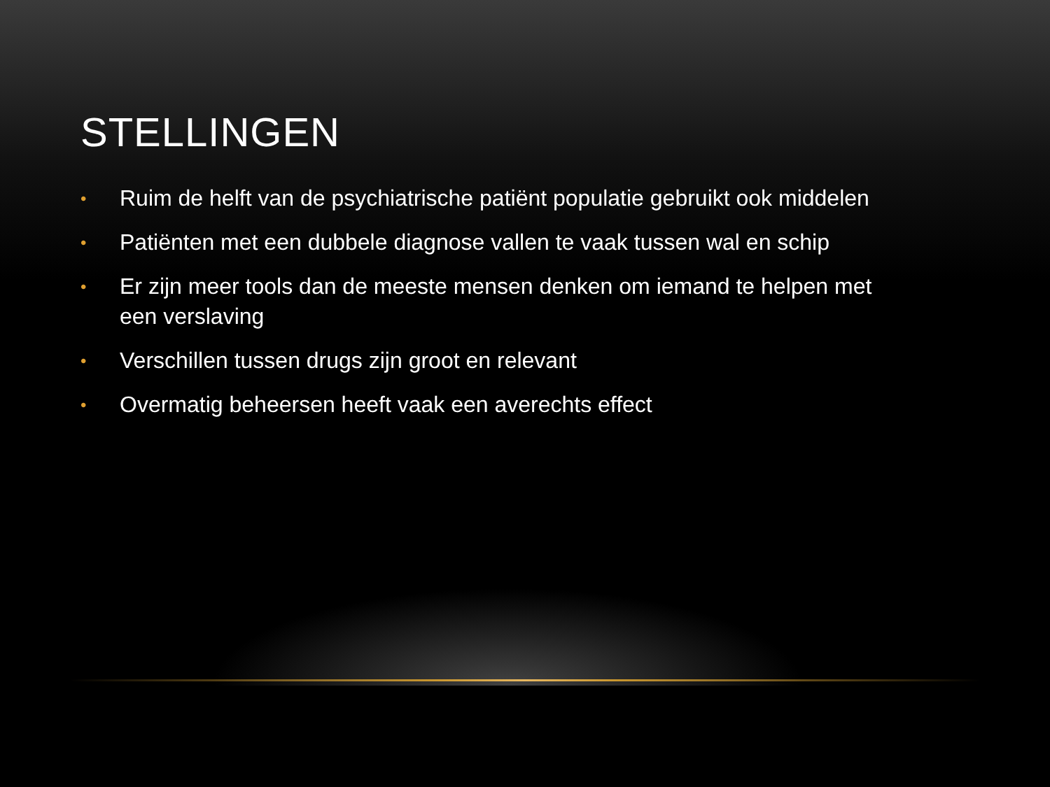STELLINGEN
• Ruim de helft van de psychiatrische patiënt populatie gebruikt ook middelen
• Patiënten met een dubbele diagnose vallen te vaak tussen wal en schip
• Er zijn meer tools dan de meeste mensen denken om iemand te helpen met een verslaving
• Verschillen tussen drugs zijn groot en relevant
• Overmatig beheersen heeft vaak een averechts effect